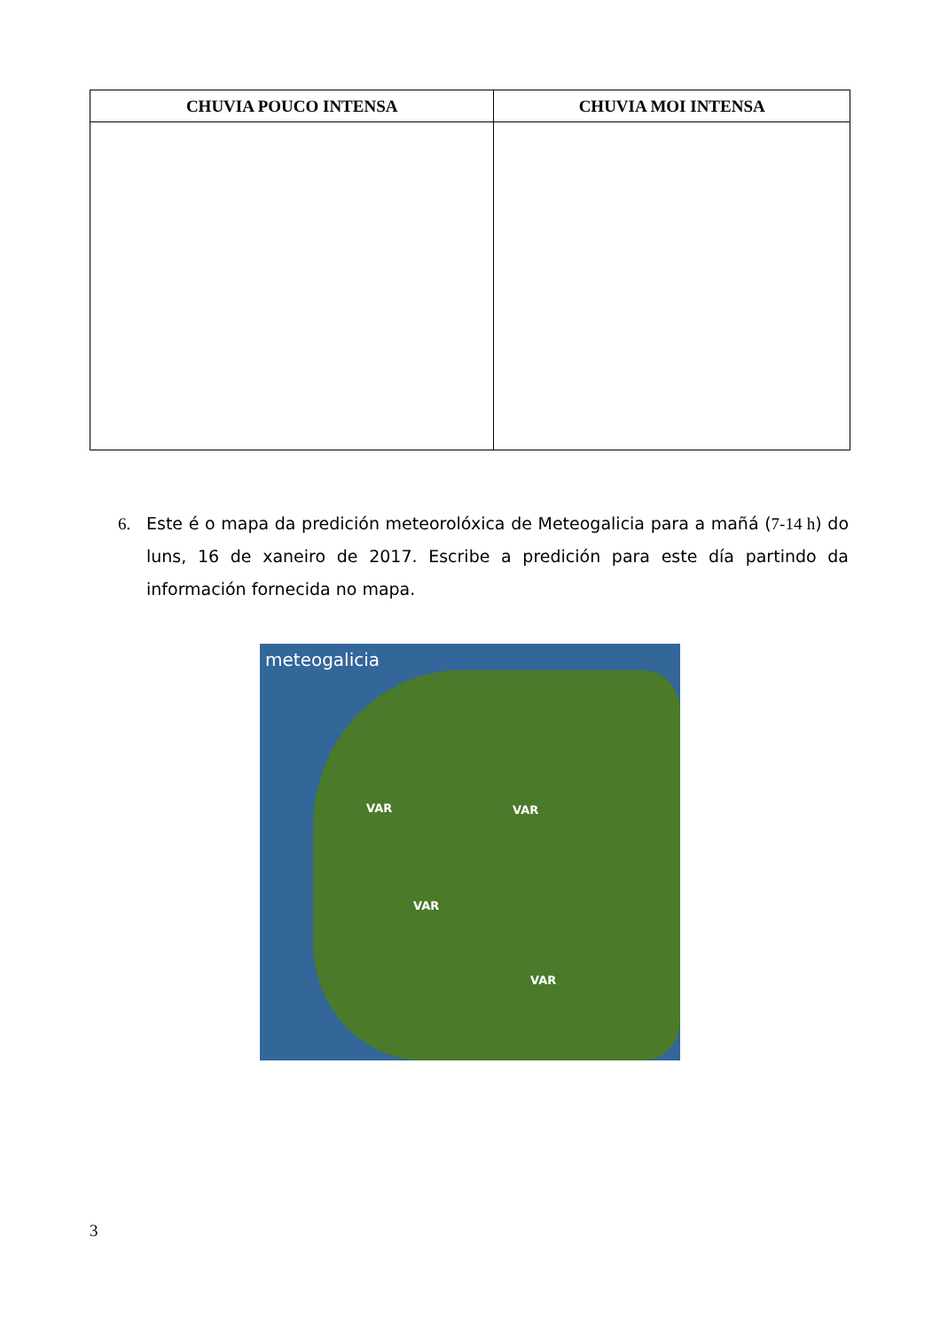| CHUVIA POUCO INTENSA | CHUVIA MOI INTENSA |
| --- | --- |
6. Este é o mapa da predición meteorolóxica de Meteogalicia para a mañá (7-14 h) do luns, 16 de xaneiro de 2017. Escribe a predición para este día partindo da información fornecida no mapa.
meteogalicia
VAR VAR
VAR
VAR
3